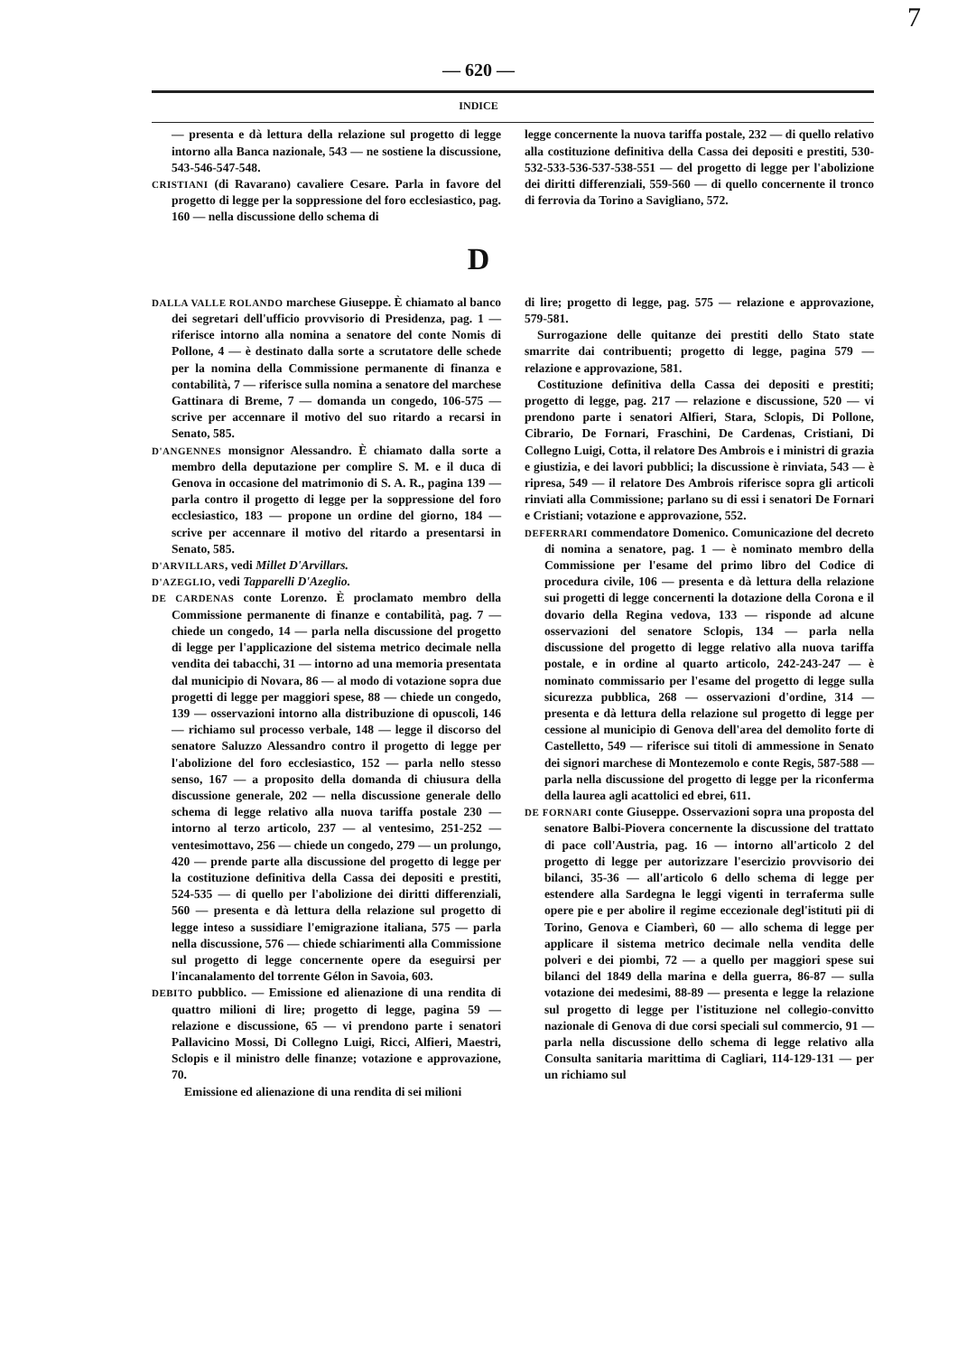7
— 620 —
INDICE
— presenta e dà lettura della relazione sul progetto di legge intorno alla Banca nazionale, 543 — ne sostiene la discussione, 543-546-547-548.
CRISTIANI (di Ravarano) cavaliere Cesare. Parla in favore del progetto di legge per la soppressione del foro ecclesiastico, pag. 160 — nella discussione dello schema di
legge concernente la nuova tariffa postale, 232 — di quello relativo alla costituzione definitiva della Cassa dei depositi e prestiti, 530-532-533-536-537-538-551 — del progetto di legge per l'abolizione dei diritti differenziali, 559-560 — di quello concernente il tronco di ferrovia da Torino a Savigliano, 572.
D
DALLA VALLE ROLANDO marchese Giuseppe. È chiamato al banco dei segretari dell'ufficio provvisorio di Presidenza, pag. 1 — riferisce intorno alla nomina a senatore del conte Nomis di Pollone, 4 — è destinato dalla sorte a scrutatore delle schede per la nomina della Commissione permanente di finanza e contabilità, 7 — riferisce sulla nomina a senatore del marchese Gattinara di Breme, 7 — domanda un congedo, 106-575 — scrive per accennare il motivo del suo ritardo a recarsi in Senato, 585.
D'ANGENNES monsignor Alessandro. È chiamato dalla sorte a membro della deputazione per complire S. M. e il duca di Genova in occasione del matrimonio di S. A. R., pagina 139 — parla contro il progetto di legge per la soppressione del foro ecclesiastico, 183 — propone un ordine del giorno, 184 — scrive per accennare il motivo del ritardo a presentarsi in Senato, 585.
D'ARVILLARS, vedi Millet D'Arvillars.
D'AZEGLIO, vedi Tapparelli D'Azeglio.
DE CARDENAS conte Lorenzo. È proclamato membro della Commissione permanente di finanze e contabilità, pag. 7 — chiede un congedo, 14 — parla nella discussione del progetto di legge per l'applicazione del sistema metrico decimale nella vendita dei tabacchi, 31 — intorno ad una memoria presentata dal municipio di Novara, 86 — al modo di votazione sopra due progetti di legge per maggiori spese, 88 — chiede un congedo, 139 — osservazioni intorno alla distribuzione di opuscoli, 146 — richiamo sul processo verbale, 148 — legge il discorso del senatore Saluzzo Alessandro contro il progetto di legge per l'abolizione del foro ecclesiastico, 152 — parla nello stesso senso, 167 — a proposito della domanda di chiusura della discussione generale, 202 — nella discussione generale dello schema di legge relativo alla nuova tariffa postale 230 — intorno al terzo articolo, 237 — al ventesimo, 251-252 — ventesimottavo, 256 — chiede un congedo, 279 — un prolungo, 420 — prende parte alla discussione del progetto di legge per la costituzione definitiva della Cassa dei depositi e prestiti, 524-535 — di quello per l'abolizione dei diritti differenziali, 560 — presenta e dà lettura della relazione sul progetto di legge inteso a sussidiare l'emigrazione italiana, 575 — parla nella discussione, 576 — chiede schiarimenti alla Commissione sul progetto di legge concernente opere da eseguirsi per l'incanalamento del torrente Gélon in Savoia, 603.
DEBITO pubblico. — Emissione ed alienazione di una rendita di quattro milioni di lire; progetto di legge, pagina 59 — relazione e discussione, 65 — vi prendono parte i senatori Pallavicino Mossi, Di Collegno Luigi, Ricci, Alfieri, Maestri, Sclopis e il ministro delle finanze; votazione e approvazione, 70.
Emissione ed alienazione di una rendita di sei milioni
di lire; progetto di legge, pag. 575 — relazione e approvazione, 579-581.
Surrogazione delle quitanze dei prestiti dello Stato state smarrite dai contribuenti; progetto di legge, pagina 579 — relazione e approvazione, 581.
Costituzione definitiva della Cassa dei depositi e prestiti; progetto di legge, pag. 217 — relazione e discussione, 520 — vi prendono parte i senatori Alfieri, Stara, Sclopis, Di Pollone, Cibrario, De Fornari, Fraschini, De Cardenas, Cristiani, Di Collegno Luigi, Cotta, il relatore Des Ambrois e i ministri di grazia e giustizia, e dei lavori pubblici; la discussione è rinviata, 543 — è ripresa, 549 — il relatore Des Ambrois riferisce sopra gli articoli rinviati alla Commissione; parlano su di essi i senatori De Fornari e Cristiani; votazione e approvazione, 552.
DEFERRARI commendatore Domenico. Comunicazione del decreto di nomina a senatore, pag. 1 — è nominato membro della Commissione per l'esame del primo libro del Codice di procedura civile, 106 — presenta e dà lettura della relazione sui progetti di legge concernenti la dotazione della Corona e il dovario della Regina vedova, 133 — risponde ad alcune osservazioni del senatore Sclopis, 134 — parla nella discussione del progetto di legge relativo alla nuova tariffa postale, e in ordine al quarto articolo, 242-243-247 — è nominato commissario per l'esame del progetto di legge sulla sicurezza pubblica, 268 — osservazioni d'ordine, 314 — presenta e dà lettura della relazione sul progetto di legge per cessione al municipio di Genova dell'area del demolito forte di Castelletto, 549 — riferisce sui titoli di ammessione in Senato dei signori marchese di Montezemolo e conte Regis, 587-588 — parla nella discussione del progetto di legge per la riconferma della laurea agli acattolici ed ebrei, 611.
DE FORNARI conte Giuseppe. Osservazioni sopra una proposta del senatore Balbi-Piovera concernente la discussione del trattato di pace coll'Austria, pag. 16 — intorno all'articolo 2 del progetto di legge per autorizzare l'esercizio provvisorio dei bilanci, 35-36 — all'articolo 6 dello schema di legge per estendere alla Sardegna le leggi vigenti in terraferma sulle opere pie e per abolire il regime eccezionale degl'istituti pii di Torino, Genova e Ciamberì, 60 — allo schema di legge per applicare il sistema metrico decimale nella vendita delle polveri e dei piombi, 72 — a quello per maggiori spese sui bilanci del 1849 della marina e della guerra, 86-87 — sulla votazione dei medesimi, 88-89 — presenta e legge la relazione sul progetto di legge per l'istituzione nel collegio-convitto nazionale di Genova di due corsi speciali sul commercio, 91 — parla nella discussione dello schema di legge relativo alla Consulta sanitaria marittima di Cagliari, 114-129-131 — per un richiamo sul